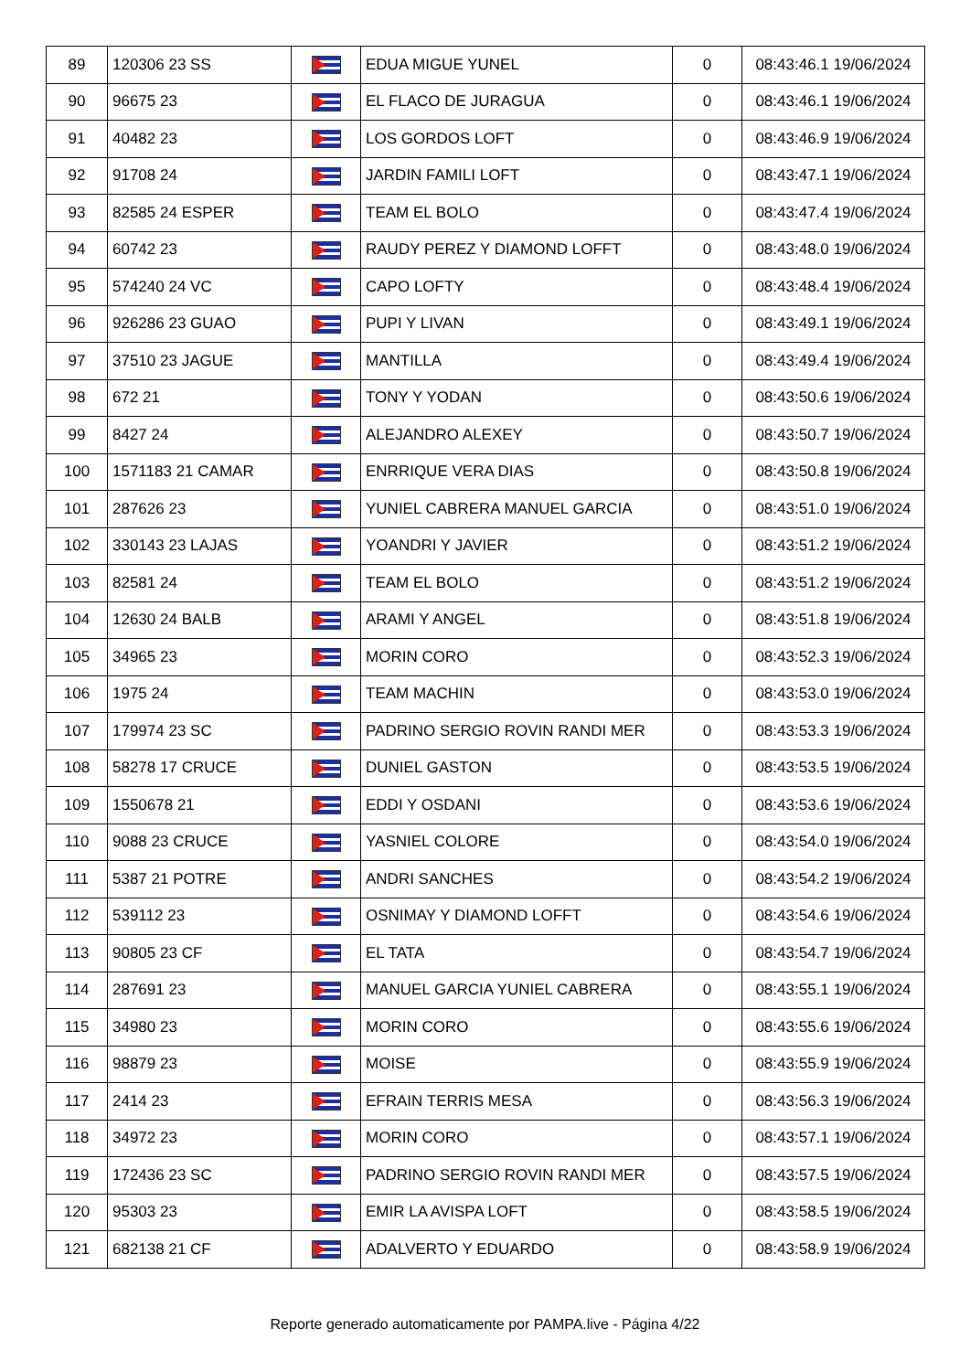| 89 | 120306 23 SS | | EDUA MIGUE YUNEL | 0 | 08:43:46.1 19/06/2024 |
| 90 | 96675 23 | | EL FLACO DE JURAGUA | 0 | 08:43:46.1 19/06/2024 |
| 91 | 40482 23 | | LOS GORDOS LOFT | 0 | 08:43:46.9 19/06/2024 |
| 92 | 91708 24 | | JARDIN FAMILI LOFT | 0 | 08:43:47.1 19/06/2024 |
| 93 | 82585 24 ESPER | | TEAM EL BOLO | 0 | 08:43:47.4 19/06/2024 |
| 94 | 60742 23 | | RAUDY PEREZ Y DIAMOND LOFFT | 0 | 08:43:48.0 19/06/2024 |
| 95 | 574240 24 VC | | CAPO LOFTY | 0 | 08:43:48.4 19/06/2024 |
| 96 | 926286 23 GUAO | | PUPI Y LIVAN | 0 | 08:43:49.1 19/06/2024 |
| 97 | 37510 23 JAGUE | | MANTILLA | 0 | 08:43:49.4 19/06/2024 |
| 98 | 672 21 | | TONY Y YODAN | 0 | 08:43:50.6 19/06/2024 |
| 99 | 8427 24 | | ALEJANDRO ALEXEY | 0 | 08:43:50.7 19/06/2024 |
| 100 | 1571183 21 CAMAR | | ENRRIQUE VERA DIAS | 0 | 08:43:50.8 19/06/2024 |
| 101 | 287626 23 | | YUNIEL CABRERA MANUEL GARCIA | 0 | 08:43:51.0 19/06/2024 |
| 102 | 330143 23 LAJAS | | YOANDRI Y JAVIER | 0 | 08:43:51.2 19/06/2024 |
| 103 | 82581 24 | | TEAM EL BOLO | 0 | 08:43:51.2 19/06/2024 |
| 104 | 12630 24 BALB | | ARAMI Y ANGEL | 0 | 08:43:51.8 19/06/2024 |
| 105 | 34965 23 | | MORIN CORO | 0 | 08:43:52.3 19/06/2024 |
| 106 | 1975 24 | | TEAM MACHIN | 0 | 08:43:53.0 19/06/2024 |
| 107 | 179974 23 SC | | PADRINO SERGIO ROVIN RANDI MER | 0 | 08:43:53.3 19/06/2024 |
| 108 | 58278 17 CRUCE | | DUNIEL GASTON | 0 | 08:43:53.5 19/06/2024 |
| 109 | 1550678 21 | | EDDI Y OSDANI | 0 | 08:43:53.6 19/06/2024 |
| 110 | 9088 23 CRUCE | | YASNIEL COLORE | 0 | 08:43:54.0 19/06/2024 |
| 111 | 5387 21 POTRE | | ANDRI SANCHES | 0 | 08:43:54.2 19/06/2024 |
| 112 | 539112 23 | | OSNIMAY Y DIAMOND LOFFT | 0 | 08:43:54.6 19/06/2024 |
| 113 | 90805 23 CF | | EL TATA | 0 | 08:43:54.7 19/06/2024 |
| 114 | 287691 23 | | MANUEL GARCIA YUNIEL CABRERA | 0 | 08:43:55.1 19/06/2024 |
| 115 | 34980 23 | | MORIN CORO | 0 | 08:43:55.6 19/06/2024 |
| 116 | 98879 23 | | MOISE | 0 | 08:43:55.9 19/06/2024 |
| 117 | 2414 23 | | EFRAIN TERRIS MESA | 0 | 08:43:56.3 19/06/2024 |
| 118 | 34972 23 | | MORIN CORO | 0 | 08:43:57.1 19/06/2024 |
| 119 | 172436 23 SC | | PADRINO SERGIO ROVIN RANDI MER | 0 | 08:43:57.5 19/06/2024 |
| 120 | 95303 23 | | EMIR LA AVISPA LOFT | 0 | 08:43:58.5 19/06/2024 |
| 121 | 682138 21 CF | | ADALVERTO Y EDUARDO | 0 | 08:43:58.9 19/06/2024 |
Reporte generado automaticamente por PAMPA.live - Página 4/22